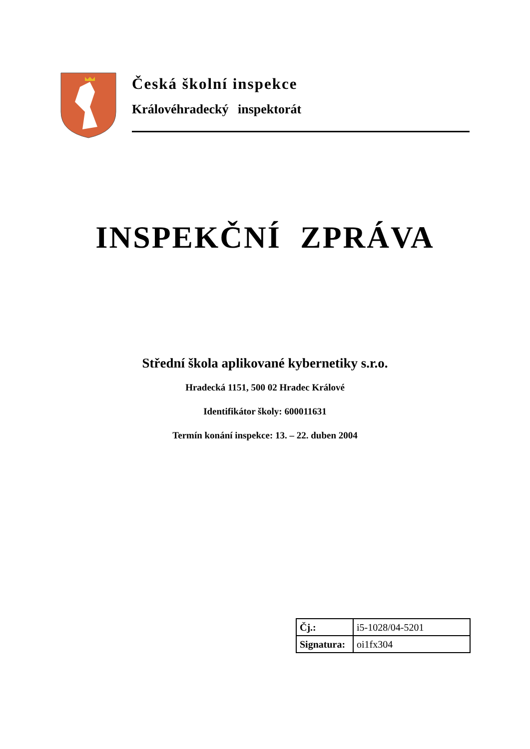Česká školní inspekce
Královéhradecký inspektorát
INSPEKČNÍ ZPRÁVA
Střední škola aplikované kybernetiky s.r.o.
Hradecká 1151, 500 02 Hradec Králové
Identifikátor školy: 600011631
Termín konání inspekce: 13. – 22. duben 2004
| Čj.: | i5-1028/04-5201 |
| Signatura: | oi1fx304 |